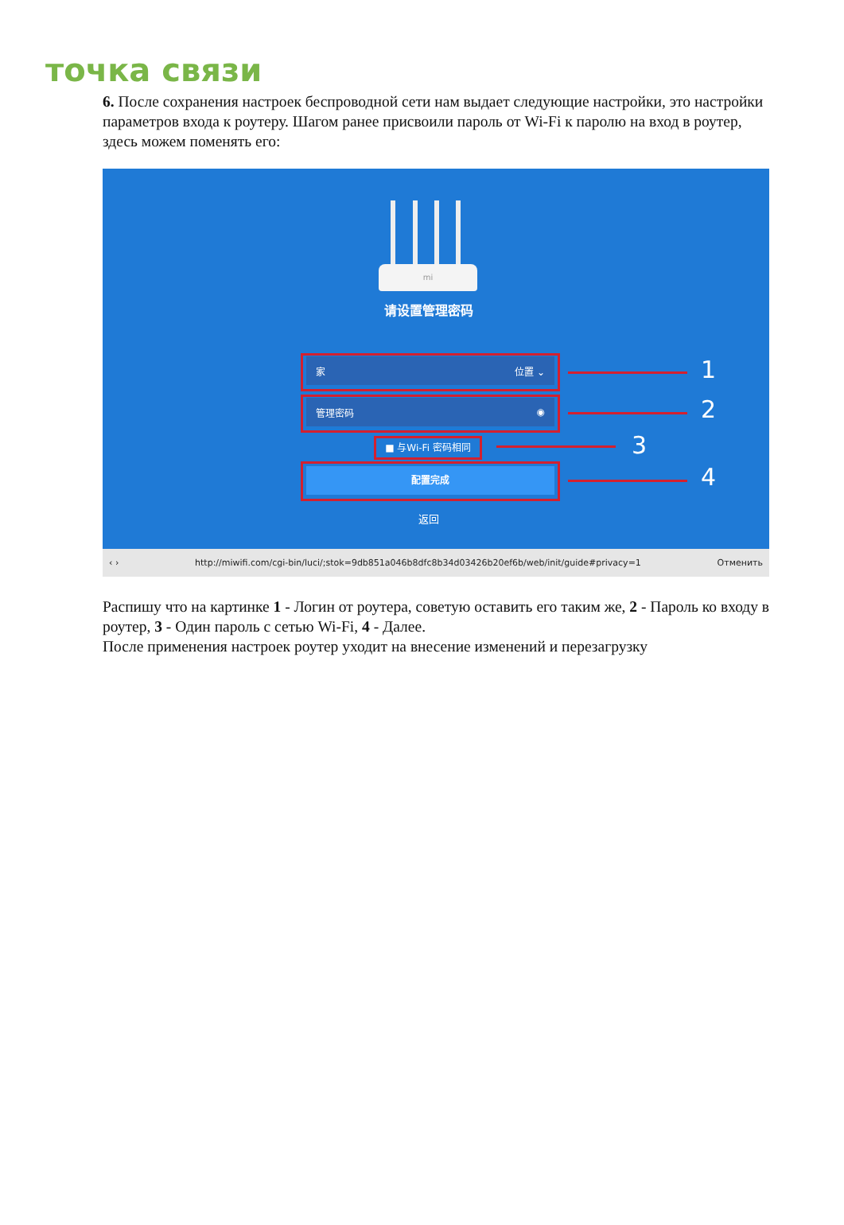точка связи
6. После сохранения настроек беспроводной сети нам выдает следующие настройки, это настройки параметров входа к роутеру. Шагом ранее присвоили пароль от Wi-Fi к паролю на вход в роутер, здесь можем поменять его:
mi
请设置管理密码
家 位置 ⌄
管理密码 ◉
■ 与Wi-Fi 密码相同
配置完成
返回
1
2
3
4
‹ › http://miwifi.com/cgi-bin/luci/;stok=9db851a046b8dfc8b34d03426b20ef6b/web/init/guide#privacy=1 Отменить
Распишу что на картинке 1 - Логин от роутера, советую оставить его таким же, 2 - Пароль ко входу в роутер, 3 - Один пароль с сетью Wi-Fi, 4 - Далее.
После применения настроек роутер уходит на внесение изменений и перезагрузку